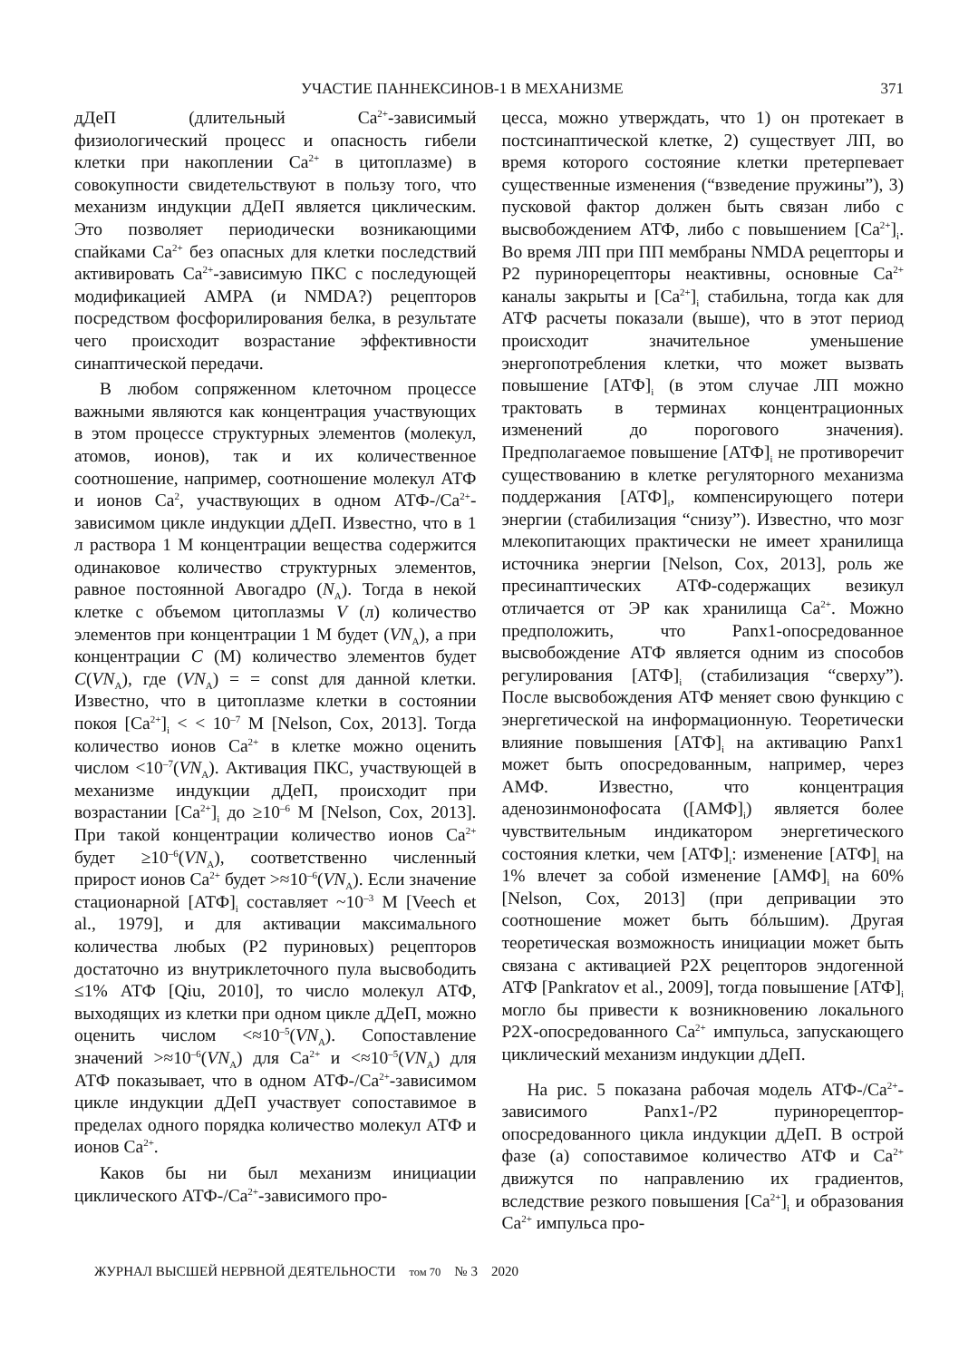УЧАСТИЕ ПАННЕКСИНОВ-1 В МЕХАНИЗМЕ 371
дДеП (длительный Ca<sup>2+</sup>-зависимый физиологический процесс и опасность гибели клетки при накоплении Ca<sup>2+</sup> в цитоплазме) в совокупности свидетельствуют в пользу того, что механизм индукции дДеП является циклическим. Это позволяет периодически возникающими спайками Ca<sup>2+</sup> без опасных для клетки последствий активировать Ca<sup>2+</sup>-зависимую ПКС с последующей модификацией AMPA (и NMDA?) рецепторов посредством фосфорилирования белка, в результате чего происходит возрастание эффективности синаптической передачи.
В любом сопряженном клеточном процессе важными являются как концентрация участвующих в этом процессе структурных элементов (молекул, атомов, ионов), так и их количественное соотношение, например, соотношение молекул АТФ и ионов Ca<sup>2</sup>, участвующих в одном АТФ-/Ca<sup>2+</sup>-зависимом цикле индукции дДеП. Известно, что в 1 л раствора 1 М концентрации вещества содержится одинаковое количество структурных элементов, равное постоянной Авогадро (N<sub>A</sub>). Тогда в некой клетке с объемом цитоплазмы V (л) количество элементов при концентрации 1 М будет (VN<sub>A</sub>), а при концентрации C (М) количество элементов будет C(VN<sub>A</sub>), где (VN<sub>A</sub>) = = const для данной клетки. Известно, что в цитоплазме клетки в состоянии покоя [Ca<sup>2+</sup>]<sub>i</sub> < < 10<sup>–7</sup> М [Nelson, Cox, 2013]. Тогда количество ионов Ca<sup>2+</sup> в клетке можно оценить числом <10<sup>–7</sup>(VN<sub>A</sub>). Активация ПКС, участвующей в механизме индукции дДеП, происходит при возрастании [Ca<sup>2+</sup>]<sub>i</sub> до ≥10<sup>–6</sup> М [Nelson, Cox, 2013]. При такой концентрации количество ионов Ca<sup>2+</sup> будет ≥10<sup>–6</sup>(VN<sub>A</sub>), соответственно численный прирост ионов Ca<sup>2+</sup> будет >≈10<sup>–6</sup>(VN<sub>A</sub>). Если значение стационарной [АТФ]<sub>i</sub> составляет ~10<sup>–3</sup> М [Veech et al., 1979], и для активации максимального количества любых (Р2 пуриновых) рецепторов достаточно из внутриклеточного пула высвободить ≤1% АТФ [Qiu, 2010], то число молекул АТФ, выходящих из клетки при одном цикле дДеП, можно оценить числом <≈10<sup>–5</sup>(VN<sub>A</sub>). Сопоставление значений >≈10<sup>–6</sup>(VN<sub>A</sub>) для Ca<sup>2+</sup> и <≈10<sup>–5</sup>(VN<sub>A</sub>) для АТФ показывает, что в одном АТФ-/Ca<sup>2+</sup>-зависимом цикле индукции дДеП участвует сопоставимое в пределах одного порядка количество молекул АТФ и ионов Ca<sup>2+</sup>.
Каков бы ни был механизм инициации циклического АТФ-/Ca<sup>2+</sup>-зависимого про-
цесса, можно утверждать, что 1) он протекает в постсинаптической клетке, 2) существует ЛП, во время которого состояние клетки претерпевает существенные изменения (“взведение пружины”), 3) пусковой фактор должен быть связан либо с высвобождением АТФ, либо с повышением [Ca<sup>2+</sup>]<sub>i</sub>. Во время ЛП при ПП мембраны NMDA рецепторы и Р2 пуринорецепторы неактивны, основные Ca<sup>2+</sup> каналы закрыты и [Ca<sup>2+</sup>]<sub>i</sub> стабильна, тогда как для АТФ расчеты показали (выше), что в этот период происходит значительное уменьшение энергопотребления клетки, что может вызвать повышение [АТФ]<sub>i</sub> (в этом случае ЛП можно трактовать в терминах концентрационных изменений до порогового значения). Предполагаемое повышение [АТФ]<sub>i</sub> не противоречит существованию в клетке регуляторного механизма поддержания [АТФ]<sub>i</sub>, компенсирующего потери энергии (стабилизация “снизу”). Известно, что мозг млекопитающих практически не имеет хранилища источника энергии [Nelson, Cox, 2013], роль же пресинаптических АТФ-содержащих везикул отличается от ЭР как хранилища Ca<sup>2+</sup>. Можно предположить, что Panx1-опосредованное высвобождение АТФ является одним из способов регулирования [АТФ]<sub>i</sub> (стабилизация “сверху”). После высвобождения АТФ меняет свою функцию с энергетической на информационную. Теоретически влияние повышения [АТФ]<sub>i</sub> на активацию Panx1 может быть опосредованным, например, через АМФ. Известно, что концентрация аденозинмонофосата ([АМФ]<sub>i</sub>) является более чувствительным индикатором энергетического состояния клетки, чем [АТФ]<sub>i</sub>: изменение [АТФ]<sub>i</sub> на 1% влечет за собой изменение [АМФ]<sub>i</sub> на 60% [Nelson, Cox, 2013] (при депривации это соотношение может быть бóльшим). Другая теоретическая возможность инициации может быть связана с активацией Р2X рецепторов эндогенной АТФ [Pankratov et al., 2009], тогда повышение [АТФ]<sub>i</sub> могло бы привести к возникновению локального Р2X-опосредованного Ca<sup>2+</sup> импульса, запускающего циклический механизм индукции дДеП.
На рис. 5 показана рабочая модель АТФ-/Ca<sup>2+</sup>-зависимого Panx1-/Р2 пуринорецептор-опосредованного цикла индукции дДеП. В острой фазе (а) сопоставимое количество АТФ и Ca<sup>2+</sup> движутся по направлению их градиентов, вследствие резкого повышения [Ca<sup>2+</sup>]<sub>i</sub> и образования Ca<sup>2+</sup> импульса про-
ЖУРНАЛ ВЫСШЕЙ НЕРВНОЙ ДЕЯТЕЛЬНОСТИ том 70 № 3 2020